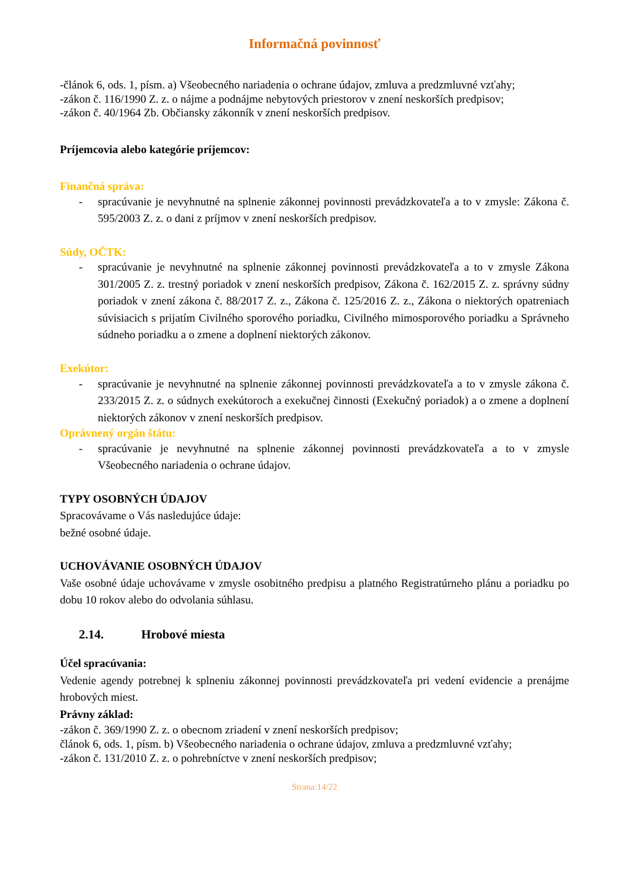Informačná povinnosť
-článok 6, ods. 1, písm. a) Všeobecného nariadenia o ochrane údajov, zmluva a predzmluvné vzťahy;
-zákon č. 116/1990 Z. z. o nájme a podnájme nebytových priestorov v znení neskorších predpisov;
-zákon č. 40/1964 Zb. Občiansky zákonník v znení neskorších predpisov.
Príjemcovia alebo kategórie príjemcov:
Finančná správa:
- spracúvanie je nevyhnutné na splnenie zákonnej povinnosti prevádzkovateľa a to v zmysle: Zákona č. 595/2003 Z. z. o dani z príjmov v znení neskorších predpisov.
Súdy, OČTK:
- spracúvanie je nevyhnutné na splnenie zákonnej povinnosti prevádzkovateľa a to v zmysle Zákona 301/2005 Z. z. trestný poriadok v znení neskorších predpisov, Zákona č. 162/2015 Z. z. správny súdny poriadok v znení zákona č. 88/2017 Z. z., Zákona č. 125/2016 Z. z., Zákona o niektorých opatreniach súvisiacich s prijatím Civilného sporového poriadku, Civilného mimosporového poriadku a Správneho súdneho poriadku a o zmene a doplnení niektorých zákonov.
Exekútor:
- spracúvanie je nevyhnutné na splnenie zákonnej povinnosti prevádzkovateľa a to v zmysle zákona č. 233/2015 Z. z. o súdnych exekútoroch a exekučnej činnosti (Exekučný poriadok) a o zmene a doplnení niektorých zákonov v znení neskorších predpisov.
Oprávnený orgán štátu:
- spracúvanie je nevyhnutné na splnenie zákonnej povinnosti prevádzkovateľa a to v zmysle Všeobecného nariadenia o ochrane údajov.
TYPY OSOBNÝCH ÚDAJOV
Spracovávame o Vás nasledujúce údaje:
bežné osobné údaje.
UCHOVÁVANIE OSOBNÝCH ÚDAJOV
Vaše osobné údaje uchovávame v zmysle osobitného predpisu a platného Registratúrneho plánu a poriadku po dobu 10 rokov alebo do odvolania súhlasu.
2.14. Hrobové miesta
Účel spracúvania:
Vedenie agendy potrebnej k splneniu zákonnej povinnosti prevádzkovateľa pri vedení evidencie a prenájme hrobových miest.
Právny základ:
-zákon č. 369/1990 Z. z. o obecnom zriadení v znení neskorších predpisov;
článok 6, ods. 1, písm. b) Všeobecného nariadenia o ochrane údajov, zmluva a predzmluvné vzťahy;
-zákon č. 131/2010 Z. z. o pohrebníctve v znení neskorších predpisov;
Strana:14/22